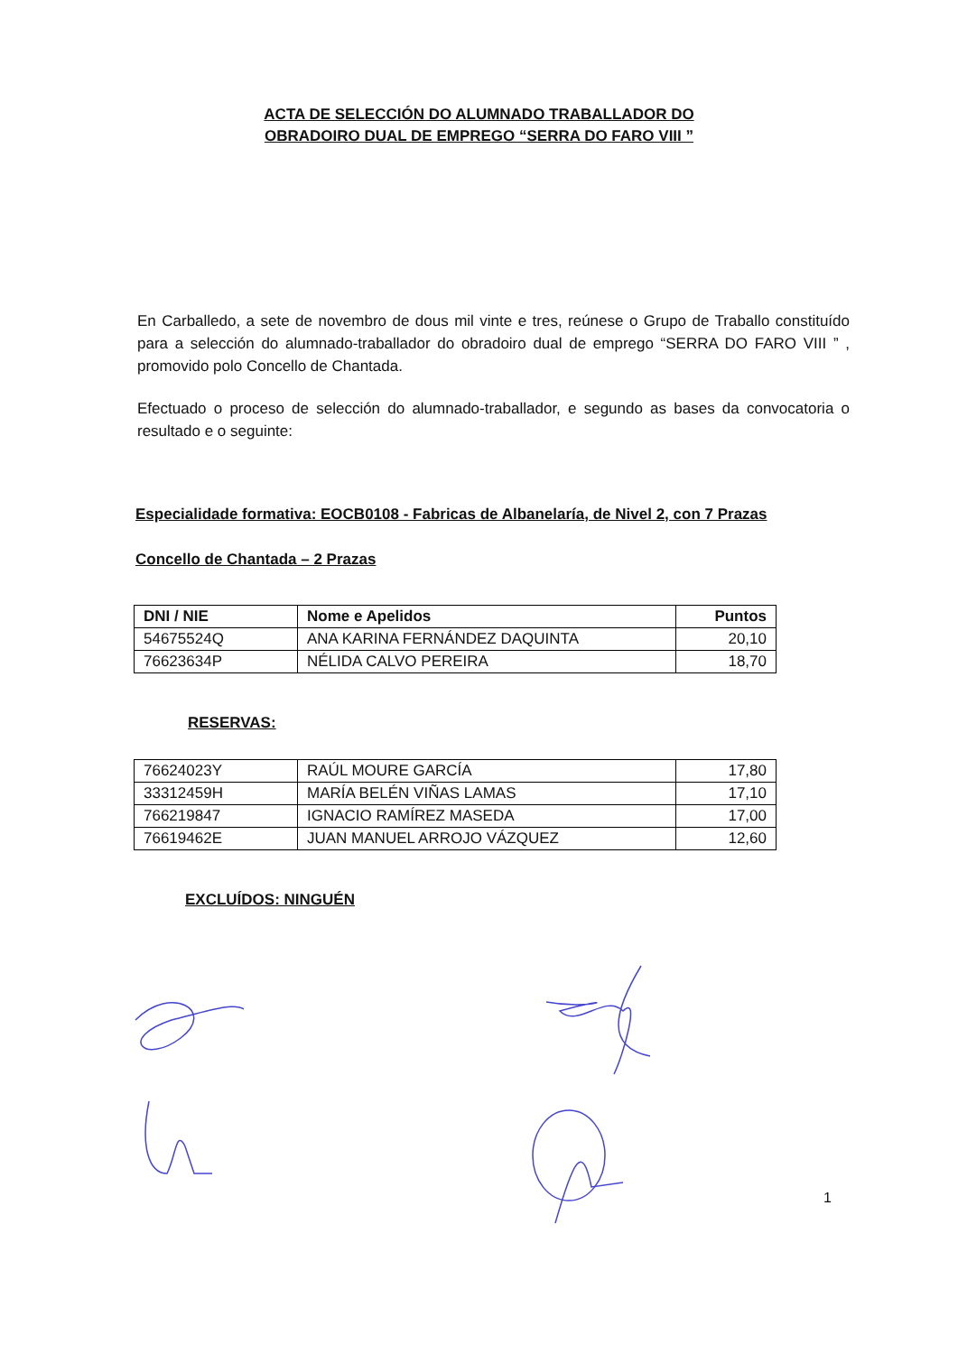ACTA DE SELECCIÓN DO ALUMNADO TRABALLADOR DO
OBRADOIRO DUAL DE EMPREGO “SERRA DO FARO VIII ”
En Carballedo, a sete de novembro de dous mil vinte e tres, reúnese o Grupo de Traballo constituído para a selección do alumnado-traballador do obradoiro dual de emprego “SERRA DO FARO VIII ” , promovido polo Concello de Chantada.
Efectuado o proceso de selección do alumnado-traballador, e segundo as bases da convocatoria o resultado e o seguinte:
Especialidade formativa: EOCB0108 - Fabricas de Albanelaría, de Nivel 2, con 7 Prazas
Concello de Chantada – 2 Prazas
| DNI / NIE | Nome e Apelidos | Puntos |
| --- | --- | --- |
| 54675524Q | ANA KARINA FERNÁNDEZ DAQUINTA | 20,10 |
| 76623634P | NÉLIDA CALVO PEREIRA | 18,70 |
RESERVAS:
| 76624023Y | RAÚL MOURE GARCÍA | 17,80 |
| 33312459H | MARÍA BELÉN VIÑAS LAMAS | 17,10 |
| 766219847 | IGNACIO RAMÍREZ MASEDA | 17,00 |
| 76619462E | JUAN MANUEL ARROJO VÁZQUEZ | 12,60 |
EXCLUÍDOS: NINGUÉN
1